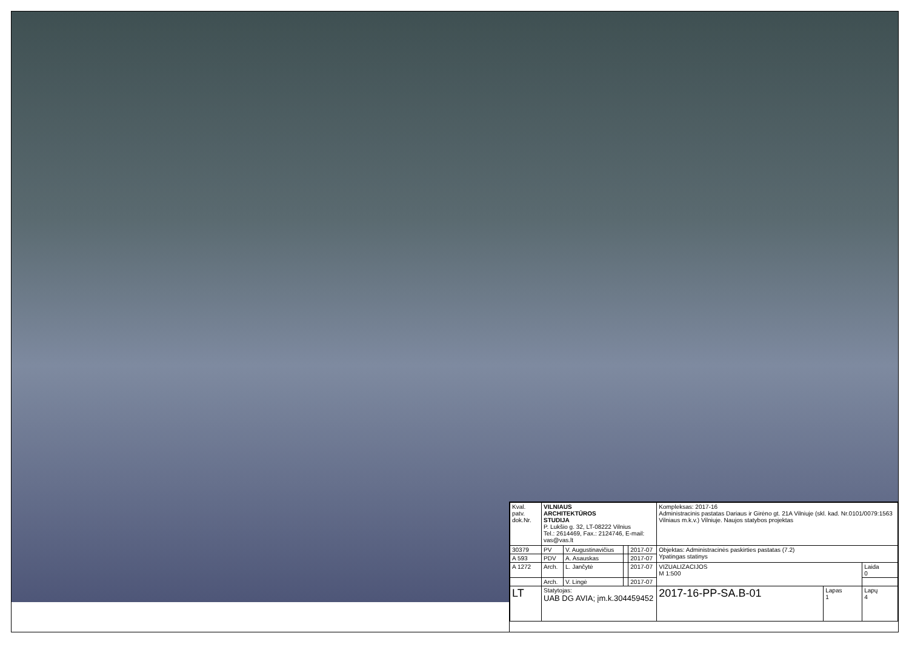| Kval. patv. dok.Nr. | VILNIAUS ARCHITEKTŪROS STUDIJA P. Lukšio g. 32, LT-08222 Vilnius Tel.: 2614469, Fax.: 2124746, E-mail: vas@vas.lt | | | | Kompleksas: 2017-16 Administracinis pastatas Dariaus ir Girėno gt. 21A Vilniuje (skl. kad. Nr.0101/0079:1563 Vilniaus m.k.v.) Vilniuje. Naujos statybos projektas | | |
| 30379 | PV | V. Augustinavičius | | 2017-07 | Objektas: Administracinės paskirties pastatas (7.2) Ypatingas statinys | | |
| A 593 | PDV | A. Asauskas | | 2017-07 | | | |
| A 1272 | Arch. | L. Jančytė | | 2017-07 | VIZUALIZACIJOS M 1:500 | | Laida 0 |
| | Arch. | V. Lingė | | 2017-07 | | | |
| LT | Statytojas: UAB DG AVIA; įm.k.304459452 | | | | 2017-16-PP-SA.B-01 | Lapas 1 | Lapų 4 |